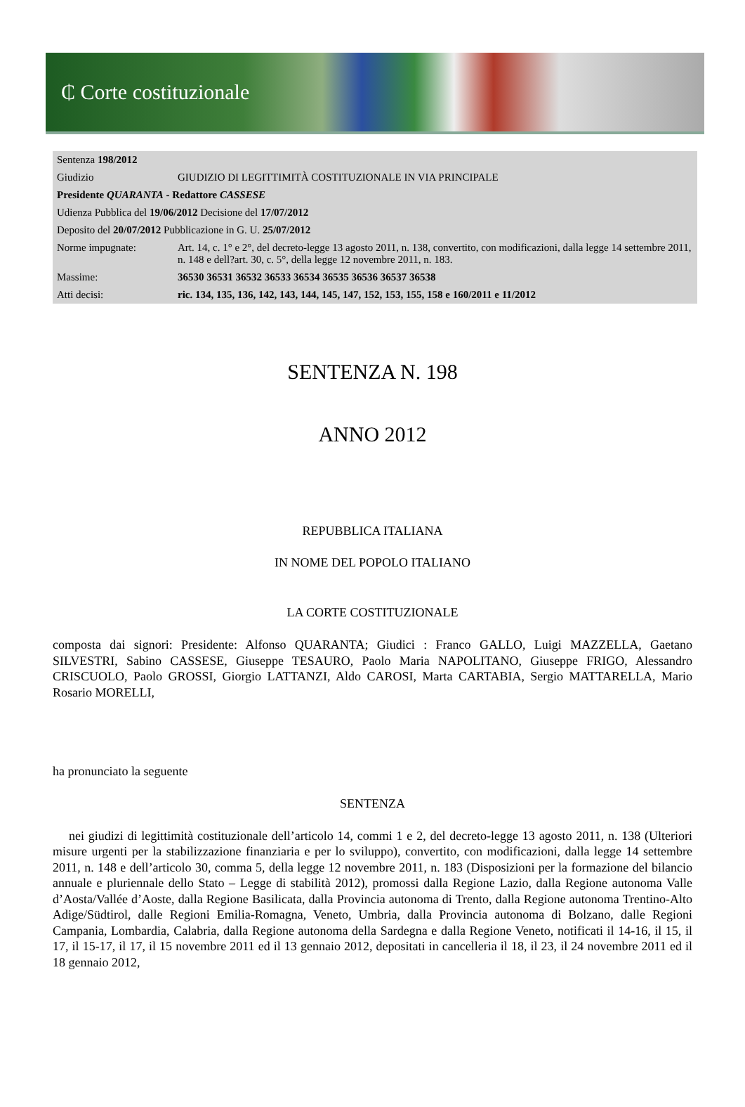₵ Corte costituzionale
| Sentenza 198/2012 | |
| Giudizio | GIUDIZIO DI LEGITTIMITÀ COSTITUZIONALE IN VIA PRINCIPALE |
| Presidente QUARANTA - Redattore CASSESE | |
| Udienza Pubblica del 19/06/2012 Decisione del 17/07/2012 | |
| Deposito del 20/07/2012 Pubblicazione in G. U. 25/07/2012 | |
| Norme impugnate: | Art. 14, c. 1° e 2°, del decreto-legge 13 agosto 2011, n. 138, convertito, con modificazioni, dalla legge 14 settembre 2011, n. 148 e dell?art. 30, c. 5°, della legge 12 novembre 2011, n. 183. |
| Massime: | 36530 36531 36532 36533 36534 36535 36536 36537 36538 |
| Atti decisi: | ric. 134, 135, 136, 142, 143, 144, 145, 147, 152, 153, 155, 158 e 160/2011 e 11/2012 |
SENTENZA N. 198
ANNO 2012
REPUBBLICA ITALIANA
IN NOME DEL POPOLO ITALIANO
LA CORTE COSTITUZIONALE
composta dai signori: Presidente: Alfonso QUARANTA; Giudici : Franco GALLO, Luigi MAZZELLA, Gaetano SILVESTRI, Sabino CASSESE, Giuseppe TESAURO, Paolo Maria NAPOLITANO, Giuseppe FRIGO, Alessandro CRISCUOLO, Paolo GROSSI, Giorgio LATTANZI, Aldo CAROSI, Marta CARTABIA, Sergio MATTARELLA, Mario Rosario MORELLI,
ha pronunciato la seguente
SENTENZA
nei giudizi di legittimità costituzionale dell’articolo 14, commi 1 e 2, del decreto-legge 13 agosto 2011, n. 138 (Ulteriori misure urgenti per la stabilizzazione finanziaria e per lo sviluppo), convertito, con modificazioni, dalla legge 14 settembre 2011, n. 148 e dell’articolo 30, comma 5, della legge 12 novembre 2011, n. 183 (Disposizioni per la formazione del bilancio annuale e pluriennale dello Stato – Legge di stabilità 2012), promossi dalla Regione Lazio, dalla Regione autonoma Valle d’Aosta/Vallée d’Aoste, dalla Regione Basilicata, dalla Provincia autonoma di Trento, dalla Regione autonoma Trentino-Alto Adige/Südtirol, dalle Regioni Emilia-Romagna, Veneto, Umbria, dalla Provincia autonoma di Bolzano, dalle Regioni Campania, Lombardia, Calabria, dalla Regione autonoma della Sardegna e dalla Regione Veneto, notificati il 14-16, il 15, il 17, il 15-17, il 17, il 15 novembre 2011 ed il 13 gennaio 2012, depositati in cancelleria il 18, il 23, il 24 novembre 2011 ed il 18 gennaio 2012,